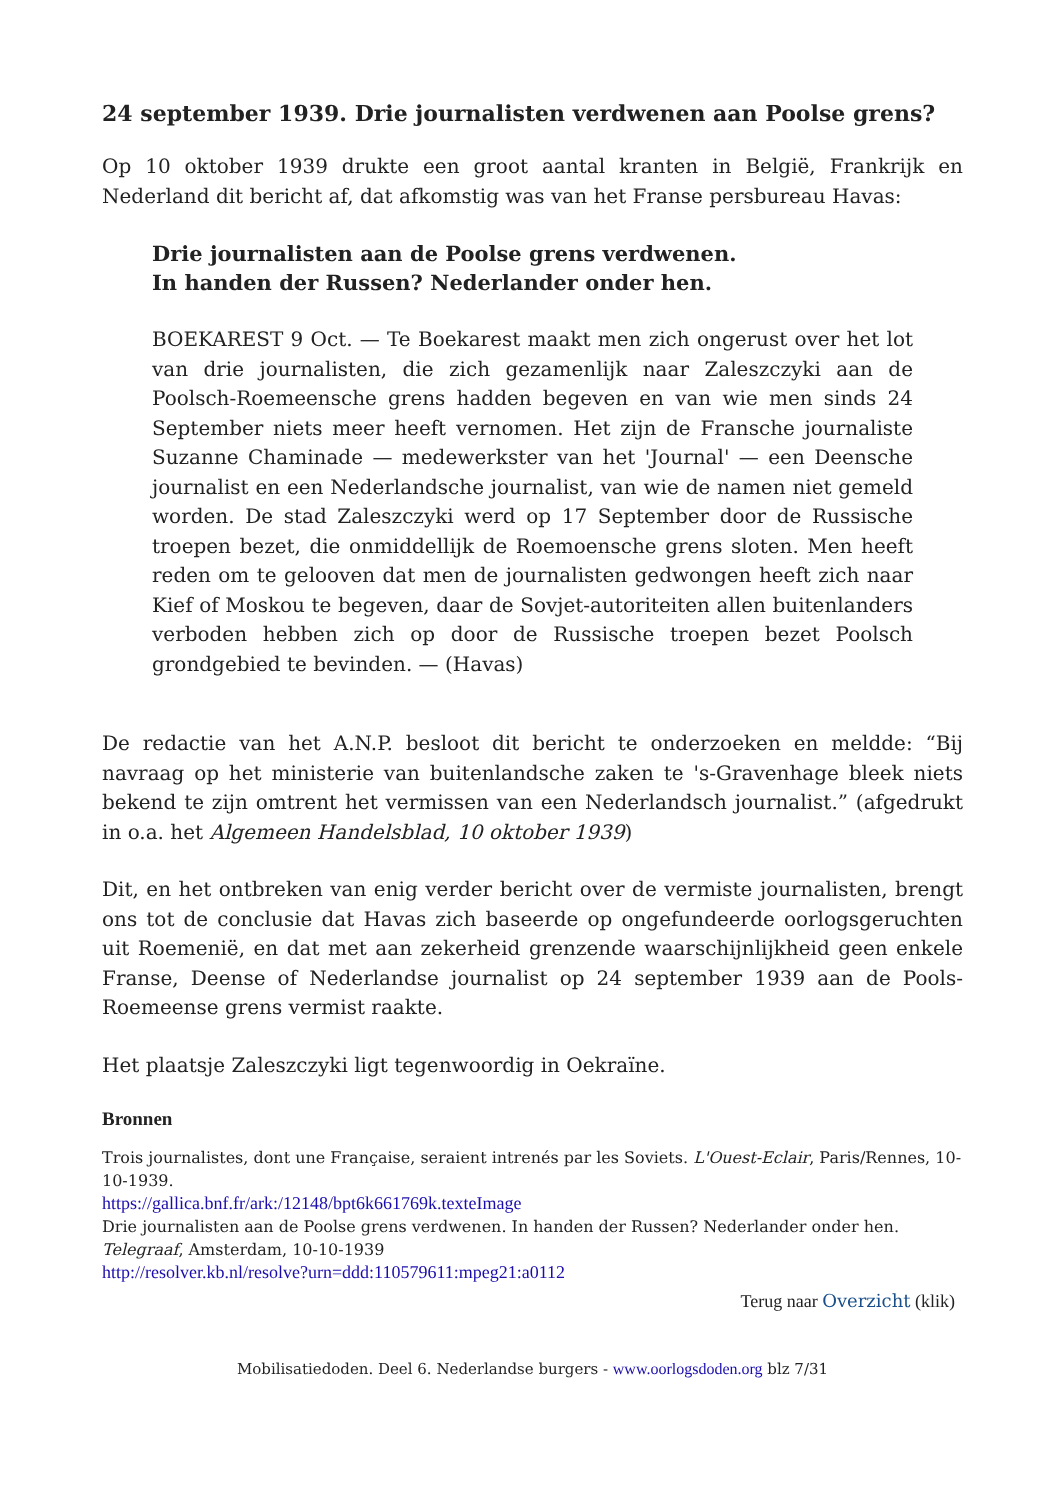24 september 1939. Drie journalisten verdwenen aan Poolse grens?
Op 10 oktober 1939 drukte een groot aantal kranten in België, Frankrijk en Nederland dit bericht af, dat afkomstig was van het Franse persbureau Havas:
Drie journalisten aan de Poolse grens verdwenen.
In handen der Russen? Nederlander onder hen.
BOEKAREST 9 Oct. — Te Boekarest maakt men zich ongerust over het lot van drie journalisten, die zich gezamenlijk naar Zaleszczyki aan de Poolsch-Roemeensche grens hadden begeven en van wie men sinds 24 September niets meer heeft vernomen. Het zijn de Fransche journaliste Suzanne Chaminade — medewerkster van het 'Journal' — een Deensche journalist en een Nederlandsche journalist, van wie de namen niet gemeld worden. De stad Zaleszczyki werd op 17 September door de Russische troepen bezet, die onmiddellijk de Roemoensche grens sloten. Men heeft reden om te gelooven dat men de journalisten gedwongen heeft zich naar Kief of Moskou te begeven, daar de Sovjet-autoriteiten allen buitenlanders verboden hebben zich op door de Russische troepen bezet Poolsch grondgebied te bevinden. — (Havas)
De redactie van het A.N.P. besloot dit bericht te onderzoeken en meldde: “Bij navraag op het ministerie van buitenlandsche zaken te 's-Gravenhage bleek niets bekend te zijn omtrent het vermissen van een Nederlandsch journalist.” (afgedrukt in o.a. het Algemeen Handelsblad, 10 oktober 1939)
Dit, en het ontbreken van enig verder bericht over de vermiste journalisten, brengt ons tot de conclusie dat Havas zich baseerde op ongefundeerde oorlogsgeruchten uit Roemenië, en dat met aan zekerheid grenzende waarschijnlijkheid geen enkele Franse, Deense of Nederlandse journalist op 24 september 1939 aan de Pools-Roemeense grens vermist raakte.
Het plaatsje Zaleszczyki ligt tegenwoordig in Oekraïne.
Bronnen
Trois journalistes, dont une Française, seraient intrenés par les Soviets. L'Ouest-Eclair, Paris/Rennes, 10-10-1939.
https://gallica.bnf.fr/ark:/12148/bpt6k661769k.texteImage
Drie journalisten aan de Poolse grens verdwenen. In handen der Russen? Nederlander onder hen. Telegraaf, Amsterdam, 10-10-1939
http://resolver.kb.nl/resolve?urn=ddd:110579611:mpeg21:a0112
Terug naar Overzicht (klik)
Mobilisatiedoden. Deel 6. Nederlandse burgers - www.oorlogsdoden.org blz 7/31